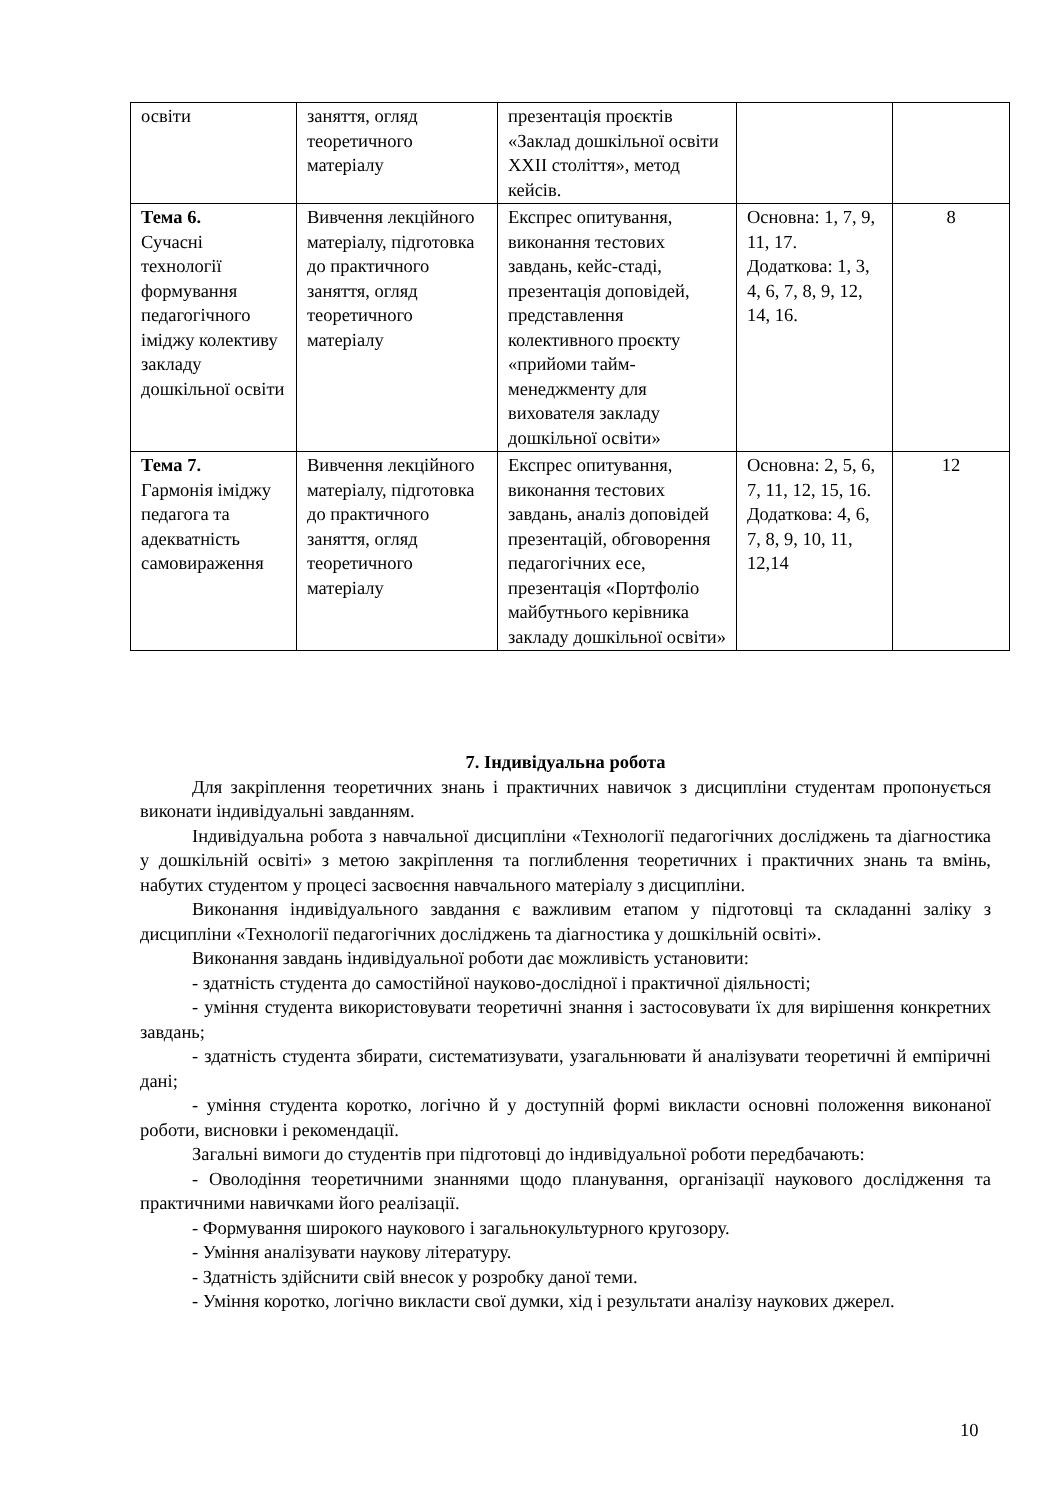| освіти | заняття, огляд теоретичного матеріалу | презентація проєктів «Заклад дошкільної освіти XXII століття», метод кейсів. | | |
| Тема 6. Сучасні технології формування педагогічного іміджу колективу закладу дошкільної освіти | Вивчення лекційного матеріалу, підготовка до практичного заняття, огляд теоретичного матеріалу | Експрес опитування, виконання тестових завдань, кейс-стаді, презентація доповідей, представлення колективного проєкту «прийоми тайм-менеджменту для вихователя закладу дошкільної освіти» | Основна: 1, 7, 9, 11, 17. Додаткова: 1, 3, 4, 6, 7, 8, 9, 12, 14, 16. | 8 |
| Тема 7. Гармонія іміджу педагога та адекватність самовираження | Вивчення лекційного матеріалу, підготовка до практичного заняття, огляд теоретичного матеріалу | Експрес опитування, виконання тестових завдань, аналіз доповідей презентацій, обговорення педагогічних есе, презентація «Портфоліо майбутнього керівника закладу дошкільної освіти» | Основна: 2, 5, 6, 7, 11, 12, 15, 16. Додаткова: 4, 6, 7, 8, 9, 10, 11, 12,14 | 12 |
7. Індивідуальна робота
Для закріплення теоретичних знань і практичних навичок з дисципліни студентам пропонується виконати індивідуальні завданням.
Індивідуальна робота з навчальної дисципліни «Технології педагогічних досліджень та діагностика у дошкільній освіті» з метою закріплення та поглиблення теоретичних і практичних знань та вмінь, набутих студентом у процесі засвоєння навчального матеріалу з дисципліни.
Виконання індивідуального завдання є важливим етапом у підготовці та складанні заліку з дисципліни «Технології педагогічних досліджень та діагностика у дошкільній освіті».
Виконання завдань індивідуальної роботи дає можливість установити:
- здатність студента до самостійної науково-дослідної і практичної діяльності;
- уміння студента використовувати теоретичні знання і застосовувати їх для вирішення конкретних завдань;
- здатність студента збирати, систематизувати, узагальнювати й аналізувати теоретичні й емпіричні дані;
- уміння студента коротко, логічно й у доступній формі викласти основні положення виконаної роботи, висновки і рекомендації.
Загальні вимоги до студентів при підготовці до індивідуальної роботи передбачають:
- Оволодіння теоретичними знаннями щодо планування, організації наукового дослідження та практичними навичками його реалізації.
- Формування широкого наукового і загальнокультурного кругозору.
- Уміння аналізувати наукову літературу.
- Здатність здійснити свій внесок у розробку даної теми.
- Уміння коротко, логічно викласти свої думки, хід і результати аналізу наукових джерел.
10